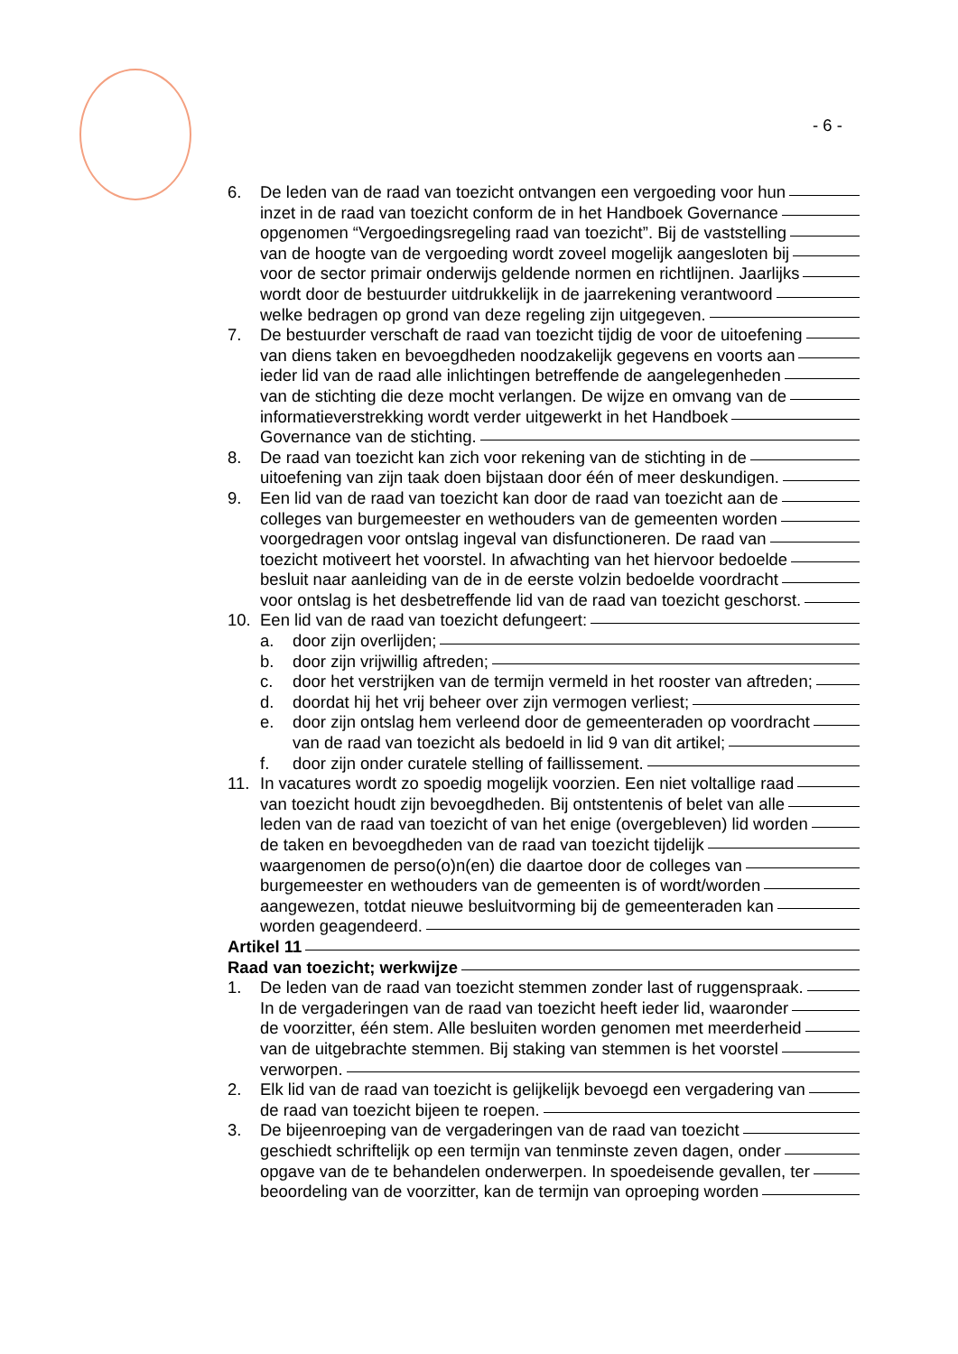- 6 -
6. De leden van de raad van toezicht ontvangen een vergoeding voor hun
inzet in de raad van toezicht conform de in het Handboek Governance
opgenomen “Vergoedingsregeling raad van toezicht”. Bij de vaststelling
van de hoogte van de vergoeding wordt zoveel mogelijk aangesloten bij
voor de sector primair onderwijs geldende normen en richtlijnen. Jaarlijks
wordt door de bestuurder uitdrukkelijk in de jaarrekening verantwoord
welke bedragen op grond van deze regeling zijn uitgegeven.
7. De bestuurder verschaft de raad van toezicht tijdig de voor de uitoefening
van diens taken en bevoegdheden noodzakelijk gegevens en voorts aan
ieder lid van de raad alle inlichtingen betreffende de aangelegenheden
van de stichting die deze mocht verlangen. De wijze en omvang van de
informatieverstrekking wordt verder uitgewerkt in het Handboek
Governance van de stichting.
8. De raad van toezicht kan zich voor rekening van de stichting in de
uitoefening van zijn taak doen bijstaan door één of meer deskundigen.
9. Een lid van de raad van toezicht kan door de raad van toezicht aan de
colleges van burgemeester en wethouders van de gemeenten worden
voorgedragen voor ontslag ingeval van disfunctioneren. De raad van
toezicht motiveert het voorstel. In afwachting van het hiervoor bedoelde
besluit naar aanleiding van de in de eerste volzin bedoelde voordracht
voor ontslag is het desbetreffende lid van de raad van toezicht geschorst.
10. Een lid van de raad van toezicht defungeert:
a. door zijn overlijden;
b. door zijn vrijwillig aftreden;
c. door het verstrijken van de termijn vermeld in het rooster van aftreden;
d. doordat hij het vrij beheer over zijn vermogen verliest;
e. door zijn ontslag hem verleend door de gemeenteraden op voordracht
van de raad van toezicht als bedoeld in lid 9 van dit artikel;
f. door zijn onder curatele stelling of faillissement.
11. In vacatures wordt zo spoedig mogelijk voorzien. Een niet voltallige raad
van toezicht houdt zijn bevoegdheden. Bij ontstentenis of belet van alle
leden van de raad van toezicht of van het enige (overgebleven) lid worden
de taken en bevoegdheden van de raad van toezicht tijdelijk
waargenomen de perso(o)n(en) die daartoe door de colleges van
burgemeester en wethouders van de gemeenten is of wordt/worden
aangewezen, totdat nieuwe besluitvorming bij de gemeenteraden kan
worden geagendeerd.
Artikel 11
Raad van toezicht; werkwijze
1. De leden van de raad van toezicht stemmen zonder last of ruggenspraak.
In de vergaderingen van de raad van toezicht heeft ieder lid, waaronder
de voorzitter, één stem. Alle besluiten worden genomen met meerderheid
van de uitgebrachte stemmen. Bij staking van stemmen is het voorstel
verworpen.
2. Elk lid van de raad van toezicht is gelijkelijk bevoegd een vergadering van
de raad van toezicht bijeen te roepen.
3. De bijeenroeping van de vergaderingen van de raad van toezicht
geschiedt schriftelijk op een termijn van tenminste zeven dagen, onder
opgave van de te behandelen onderwerpen. In spoedeisende gevallen, ter
beoordeling van de voorzitter, kan de termijn van oproeping worden